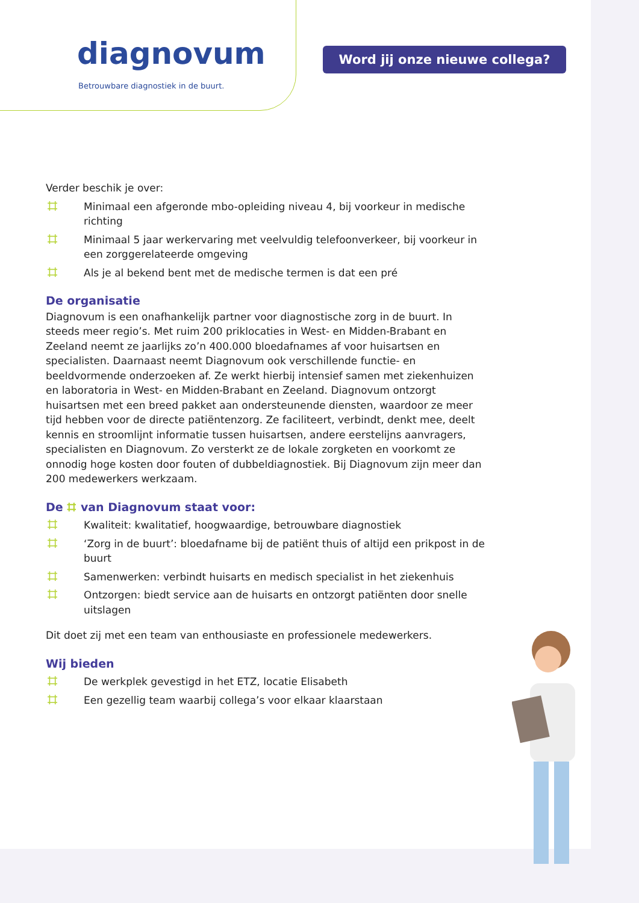diagnovum
Betrouwbare diagnostiek in de buurt.
Word jij onze nieuwe collega?
Verder beschik je over:
⌗ Minimaal een afgeronde mbo-opleiding niveau 4, bij voorkeur in medische richting
⌗ Minimaal 5 jaar werkervaring met veelvuldig telefoonverkeer, bij voorkeur in een zorggerelateerde omgeving
⌗ Als je al bekend bent met de medische termen is dat een pré
De organisatie
Diagnovum is een onafhankelijk partner voor diagnostische zorg in de buurt. In steeds meer regio’s. Met ruim 200 priklocaties in West- en Midden-Brabant en Zeeland neemt ze jaarlijks zo’n 400.000 bloedafnames af voor huisartsen en specialisten. Daarnaast neemt Diagnovum ook verschillende functie- en beeldvormende onderzoeken af. Ze werkt hierbij intensief samen met ziekenhuizen en laboratoria in West- en Midden-Brabant en Zeeland. Diagnovum ontzorgt huisartsen met een breed pakket aan ondersteunende diensten, waardoor ze meer tijd hebben voor de directe patiëntenzorg. Ze faciliteert, verbindt, denkt mee, deelt kennis en stroomlijnt informatie tussen huisartsen, andere eerstelijns aanvragers, specialisten en Diagnovum. Zo versterkt ze de lokale zorgketen en voorkomt ze onnodig hoge kosten door fouten of dubbeldiagnostiek. Bij Diagnovum zijn meer dan 200 medewerkers werkzaam.
De ⌗ van Diagnovum staat voor:
⌗ Kwaliteit: kwalitatief, hoogwaardige, betrouwbare diagnostiek
⌗ ‘Zorg in de buurt’: bloedafname bij de patiënt thuis of altijd een prikpost in de buurt
⌗ Samenwerken: verbindt huisarts en medisch specialist in het ziekenhuis
⌗ Ontzorgen: biedt service aan de huisarts en ontzorgt patiënten door snelle uitslagen
Dit doet zij met een team van enthousiaste en professionele medewerkers.
Wij bieden
⌗ De werkplek gevestigd in het ETZ, locatie Elisabeth
⌗ Een gezellig team waarbij collega’s voor elkaar klaarstaan